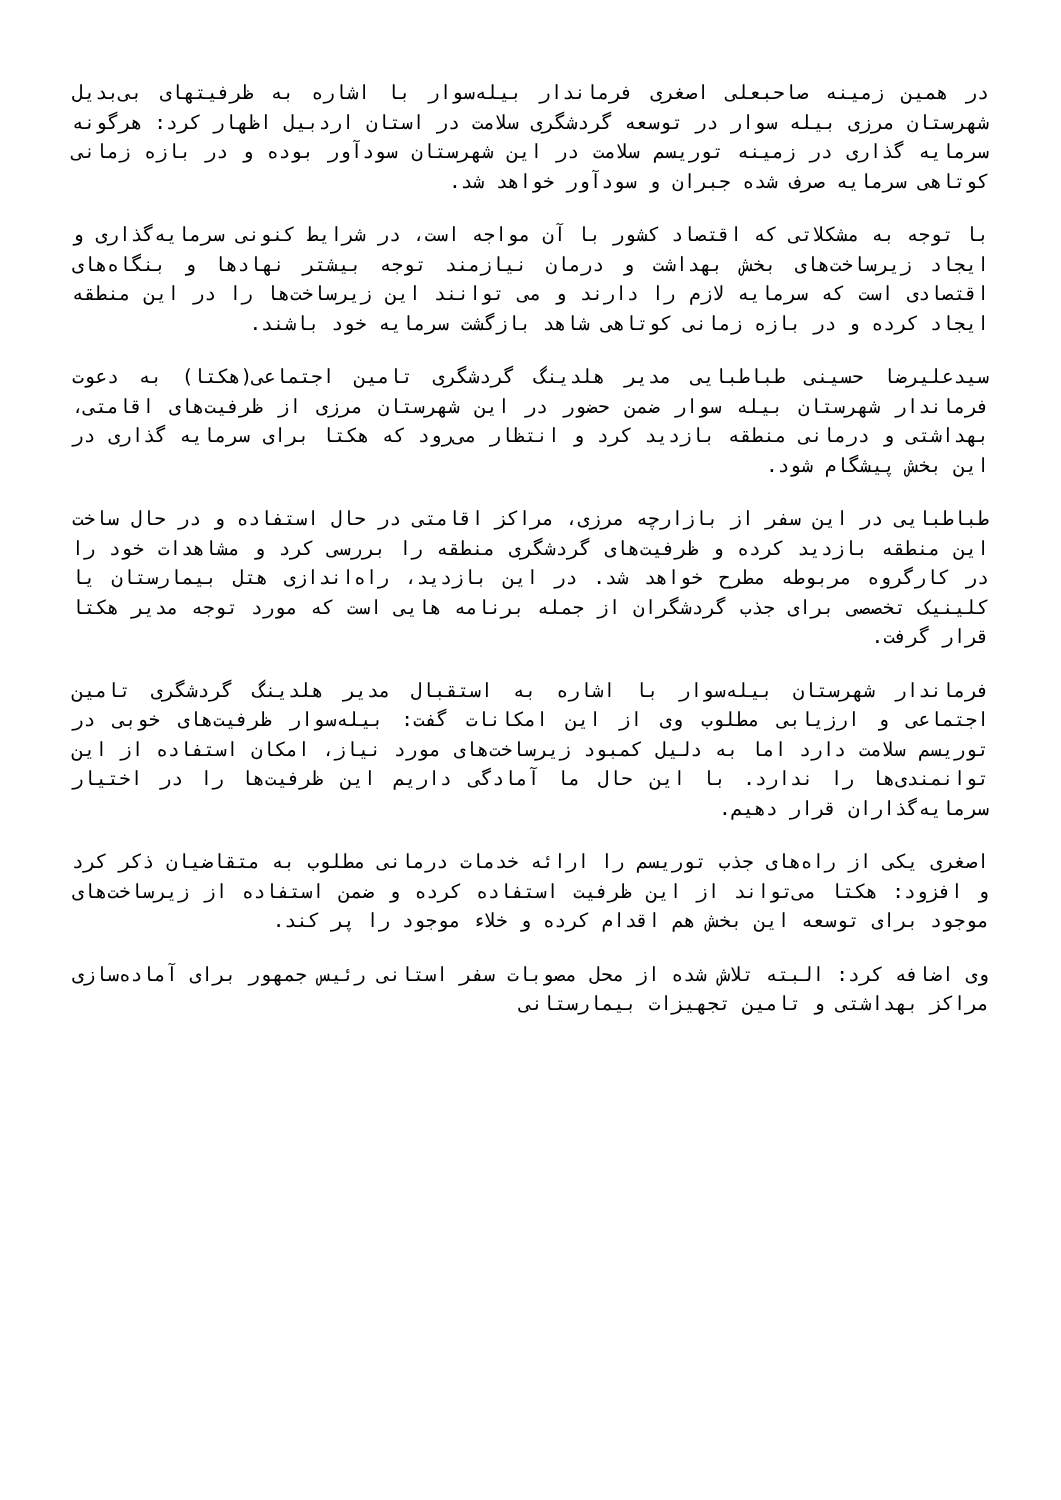در همین زمینه صاحبعلی اصغری فرماندار بیله‌سوار با اشاره به ظرفیتهای بی‌بدیل شهرستان مرزی بیله سوار در توسعه گردشگری سلامت در استان اردبیل اظهار کرد: هرگونه سرمایه گذاری در زمینه توریسم سلامت در این شهرستان سودآور بوده و در بازه زمانی کوتاهی سرمایه صرف شده جبران و سودآور خواهد شد.
با توجه به مشکلاتی که اقتصاد کشور با آن مواجه است، در شرایط کنونی سرمایه‌گذاری و ایجاد زیرساخت‌های بخش بهداشت و درمان نیازمند توجه بیشتر نهادها و بنگاه‌های اقتصادی است که سرمایه لازم را دارند و می توانند این زیرساخت‌ها را در این منطقه ایجاد کرده و در بازه زمانی کوتاهی شاهد بازگشت سرمایه خود باشند.
سیدعلیرضا حسینی طباطبایی مدیر هلدینگ گردشگری تامین اجتماعی(هکتا) به دعوت فرماندار شهرستان بیله سوار ضمن حضور در این شهرستان مرزی از ظرفیت‌های اقامتی، بهداشتی و درمانی منطقه بازدید کرد و انتظار می‌رود که هکتا برای سرمایه گذاری در این بخش پیشگام شود.
طباطبایی در این سفر از بازارچه مرزی، مراکز اقامتی در حال استفاده و در حال ساخت این منطقه بازدید کرده و ظرفیت‌های گردشگری منطقه را بررسی کرد و مشاهدات خود را در کارگروه مربوطه مطرح خواهد شد. در این بازدید، راه‌اندازی هتل بیمارستان یا کلینیک تخصصی برای جذب گردشگران از جمله برنامه هایی است که مورد توجه مدیر هکتا قرار گرفت.
فرماندار شهرستان بیله‌سوار با اشاره به استقبال مدیر هلدینگ گردشگری تامین اجتماعی و ارزیابی مطلوب وی از این امکانات گفت: بیله‌سوار ظرفیت‌های خوبی در توریسم سلامت دارد اما به دلیل کمبود زیرساخت‌های مورد نیاز، امکان استفاده از این توانمندی‌ها را ندارد. با این حال ما آمادگی داریم این ظرفیت‌ها را در اختیار سرمایه‌گذاران قرار دهیم.
اصغری یکی از راه‌های جذب توریسم را ارائه خدمات درمانی مطلوب به متقاضیان ذکر کرد و افزود: هکتا می‌تواند از این ظرفیت استفاده کرده و ضمن استفاده از زیرساخت‌های موجود برای توسعه این بخش هم اقدام کرده و خلاء موجود را پر کند.
وی اضافه کرد: البته تلاش شده از محل مصوبات سفر استانی رئیس جمهور برای آماده‌سازی مراکز بهداشتی و تامین تجهیزات بیمارستانی